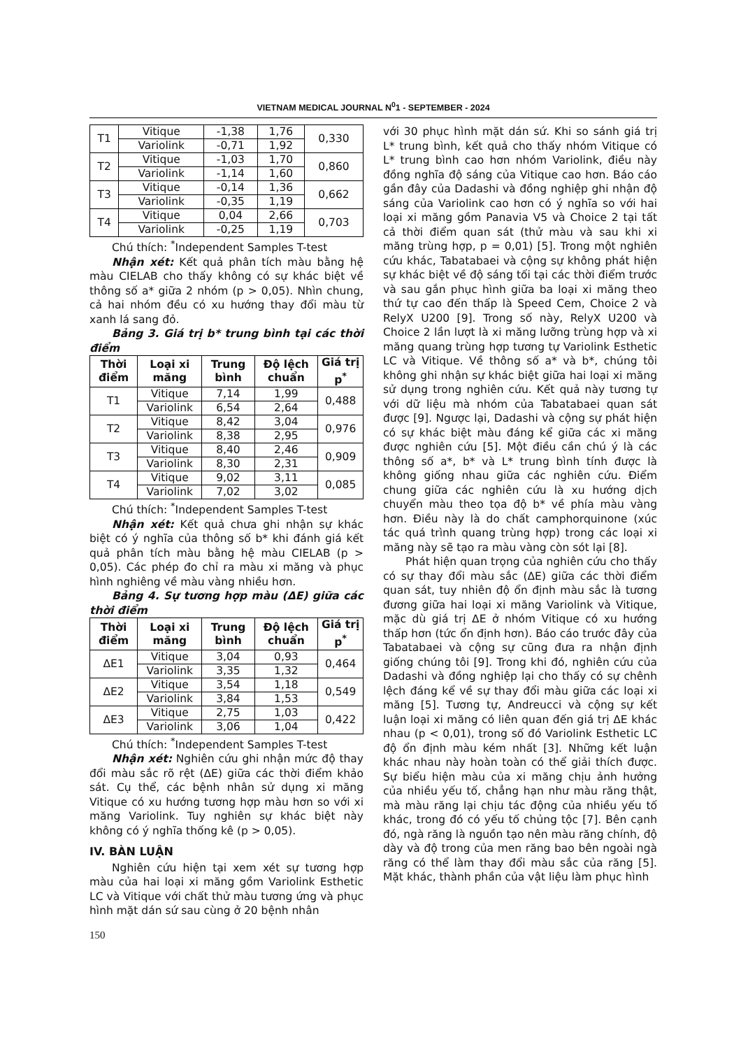VIETNAM MEDICAL JOURNAL N<sup>0</sup>1 - SEPTEMBER - 2024
| T1 | Vitique | -1,38 | 1,76 | 0,330 |
| | Variolink | -0,71 | 1,92 | |
| T2 | Vitique | -1,03 | 1,70 | 0,860 |
| | Variolink | -1,14 | 1,60 | |
| T3 | Vitique | -0,14 | 1,36 | 0,662 |
| | Variolink | -0,35 | 1,19 | |
| T4 | Vitique | 0,04 | 2,66 | 0,703 |
| | Variolink | -0,25 | 1,19 | |
Chú thích: <sup>*</sup>Independent Samples T-test
Nhận xét: Kết quả phân tích màu bằng hệ màu CIELAB cho thấy không có sự khác biệt về thông số a* giữa 2 nhóm (p > 0,05). Nhìn chung, cả hai nhóm đều có xu hướng thay đổi màu từ xanh lá sang đỏ.
Bảng 3. Giá trị b* trung bình tại các thời điểm
| Thời điểm | Loại xi măng | Trung bình | Độ lệch chuẩn | Giá trị p<sup>*</sup> |
| --- | --- | --- | --- | --- |
| T1 | Vitique | 7,14 | 1,99 | 0,488 |
| | Variolink | 6,54 | 2,64 | |
| T2 | Vitique | 8,42 | 3,04 | 0,976 |
| | Variolink | 8,38 | 2,95 | |
| T3 | Vitique | 8,40 | 2,46 | 0,909 |
| | Variolink | 8,30 | 2,31 | |
| T4 | Vitique | 9,02 | 3,11 | 0,085 |
| | Variolink | 7,02 | 3,02 | |
Chú thích: <sup>*</sup>Independent Samples T-test
Nhận xét: Kết quả chưa ghi nhận sự khác biệt có ý nghĩa của thông số b* khi đánh giá kết quả phân tích màu bằng hệ màu CIELAB (p > 0,05). Các phép đo chỉ ra màu xi măng và phục hình nghiêng về màu vàng nhiều hơn.
Bảng 4. Sự tương hợp màu (ΔE) giữa các thời điểm
| Thời điểm | Loại xi măng | Trung bình | Độ lệch chuẩn | Giá trị p<sup>*</sup> |
| --- | --- | --- | --- | --- |
| ΔE1 | Vitique | 3,04 | 0,93 | 0,464 |
| | Variolink | 3,35 | 1,32 | |
| ΔE2 | Vitique | 3,54 | 1,18 | 0,549 |
| | Variolink | 3,84 | 1,53 | |
| ΔE3 | Vitique | 2,75 | 1,03 | 0,422 |
| | Variolink | 3,06 | 1,04 | |
Chú thích: <sup>*</sup>Independent Samples T-test
Nhận xét: Nghiên cứu ghi nhận mức độ thay đổi màu sắc rõ rệt (ΔE) giữa các thời điểm khảo sát. Cụ thể, các bệnh nhân sử dụng xi măng Vitique có xu hướng tương hợp màu hơn so với xi măng Variolink. Tuy nghiên sự khác biệt này không có ý nghĩa thống kê (p > 0,05).
IV. BÀN LUẬN
Nghiên cứu hiện tại xem xét sự tương hợp màu của hai loại xi măng gồm Variolink Esthetic LC và Vitique với chất thử màu tương ứng và phục hình mặt dán sứ sau cùng ở 20 bệnh nhân
với 30 phục hình mặt dán sứ. Khi so sánh giá trị L* trung bình, kết quả cho thấy nhóm Vitique có L* trung bình cao hơn nhóm Variolink, điều này đồng nghĩa độ sáng của Vitique cao hơn. Báo cáo gần đây của Dadashi và đồng nghiệp ghi nhận độ sáng của Variolink cao hơn có ý nghĩa so với hai loại xi măng gồm Panavia V5 và Choice 2 tại tất cả thời điểm quan sát (thử màu và sau khi xi măng trùng hợp, p = 0,01) [5]. Trong một nghiên cứu khác, Tabatabaei và cộng sự không phát hiện sự khác biệt về độ sáng tối tại các thời điểm trước và sau gắn phục hình giữa ba loại xi măng theo thứ tự cao đến thấp là Speed Cem, Choice 2 và RelyX U200 [9]. Trong số này, RelyX U200 và Choice 2 lần lượt là xi măng lưỡng trùng hợp và xi măng quang trùng hợp tương tự Variolink Esthetic LC và Vitique. Về thông số a* và b*, chúng tôi không ghi nhận sự khác biệt giữa hai loại xi măng sử dụng trong nghiên cứu. Kết quả này tương tự với dữ liệu mà nhóm của Tabatabaei quan sát được [9]. Ngược lại, Dadashi và cộng sự phát hiện có sự khác biệt màu đáng kể giữa các xi măng được nghiên cứu [5]. Một điều cần chú ý là các thông số a*, b* và L* trung bình tính được là không giống nhau giữa các nghiên cứu. Điểm chung giữa các nghiên cứu là xu hướng dịch chuyển màu theo tọa độ b* về phía màu vàng hơn. Điều này là do chất camphorquinone (xúc tác quá trình quang trùng hợp) trong các loại xi măng này sẽ tạo ra màu vàng còn sót lại [8].
Phát hiện quan trọng của nghiên cứu cho thấy có sự thay đổi màu sắc (ΔE) giữa các thời điểm quan sát, tuy nhiên độ ổn định màu sắc là tương đương giữa hai loại xi măng Variolink và Vitique, mặc dù giá trị ΔE ở nhóm Vitique có xu hướng thấp hơn (tức ổn định hơn). Báo cáo trước đây của Tabatabaei và cộng sự cũng đưa ra nhận định giống chúng tôi [9]. Trong khi đó, nghiên cứu của Dadashi và đồng nghiệp lại cho thấy có sự chênh lệch đáng kể về sự thay đổi màu giữa các loại xi măng [5]. Tương tự, Andreucci và cộng sự kết luận loại xi măng có liên quan đến giá trị ΔE khác nhau (p < 0,01), trong số đó Variolink Esthetic LC độ ổn định màu kém nhất [3]. Những kết luận khác nhau này hoàn toàn có thể giải thích được. Sự biểu hiện màu của xi măng chịu ảnh hưởng của nhiều yếu tố, chẳng hạn như màu răng thật, mà màu răng lại chịu tác động của nhiều yếu tố khác, trong đó có yếu tố chủng tộc [7]. Bên cạnh đó, ngà răng là nguồn tạo nên màu răng chính, độ dày và độ trong của men răng bao bên ngoài ngà răng có thể làm thay đổi màu sắc của răng [5]. Mặt khác, thành phần của vật liệu làm phục hình
150